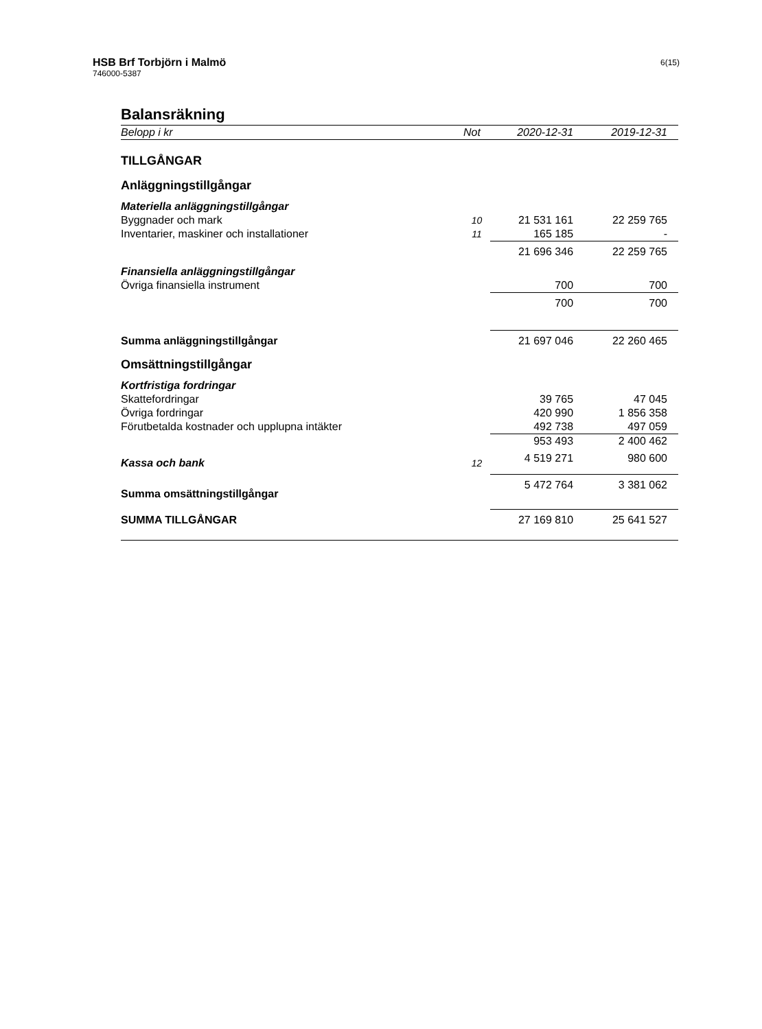HSB Brf Torbjörn i Malmö
746000-5387
6(15)
Balansräkning
| Belopp i kr | Not | 2020-12-31 | 2019-12-31 |
| --- | --- | --- | --- |
| TILLGÅNGAR | | | |
| Anläggningstillgångar | | | |
| Materiella anläggningstillgångar | | | |
| Byggnader och mark | 10 | 21 531 161 | 22 259 765 |
| Inventarier, maskiner och installationer | 11 | 165 185 | - |
| | | 21 696 346 | 22 259 765 |
| Finansiella anläggningstillgångar | | | |
| Övriga finansiella instrument | | 700 | 700 |
| | | 700 | 700 |
| Summa anläggningstillgångar | | 21 697 046 | 22 260 465 |
| Omsättningstillgångar | | | |
| Kortfristiga fordringar | | | |
| Skattefordringar | | 39 765 | 47 045 |
| Övriga fordringar | | 420 990 | 1 856 358 |
| Förutbetalda kostnader och upplupna intäkter | | 492 738 | 497 059 |
| | | 953 493 | 2 400 462 |
| Kassa och bank | 12 | 4 519 271 | 980 600 |
| Summa omsättningstillgångar | | 5 472 764 | 3 381 062 |
| SUMMA TILLGÅNGAR | | 27 169 810 | 25 641 527 |